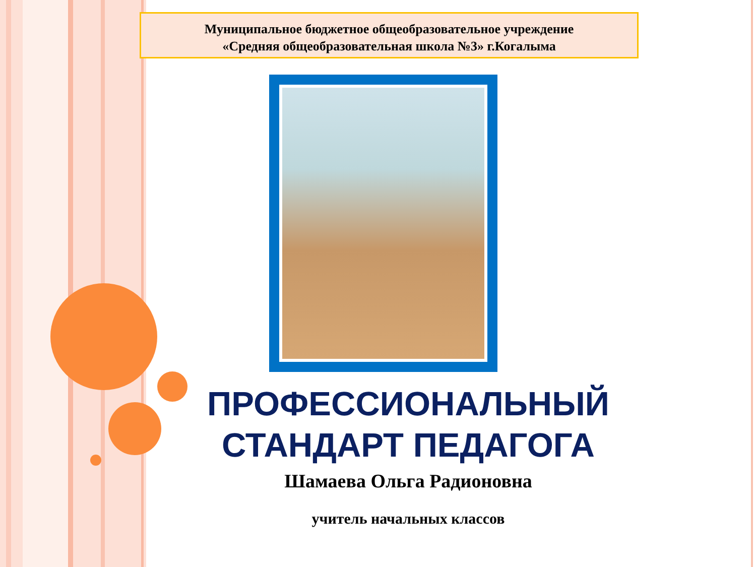Муниципальное бюджетное общеобразовательное учреждение
«Средняя общеобразовательная школа №3» г.Когалыма
ПРОФЕССИОНАЛЬНЫЙ
СТАНДАРТ ПЕДАГОГА
Шамаева Ольга Радионовна
учитель начальных классов